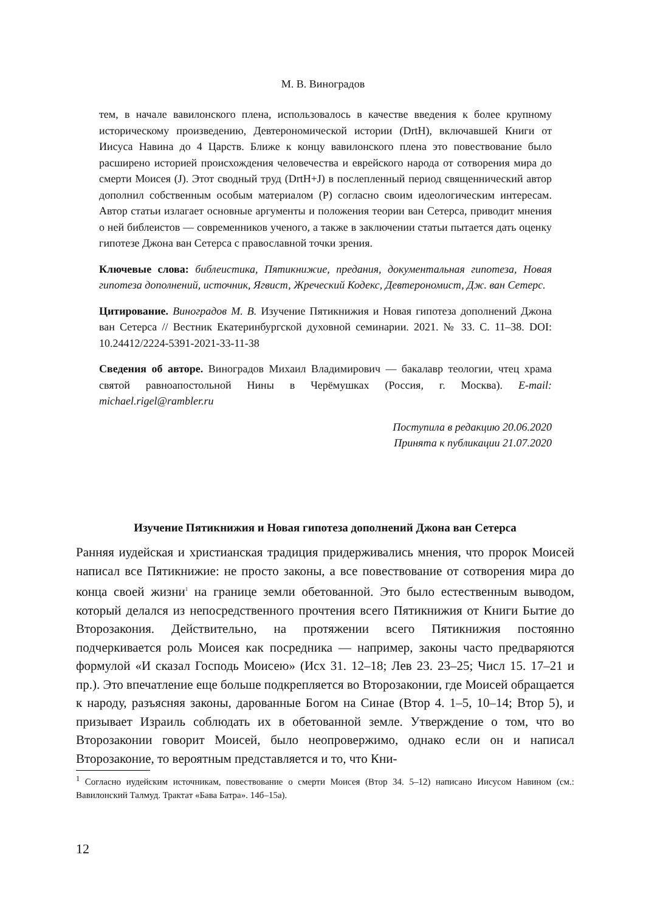М. В. Виноградов
тем, в начале вавилонского плена, использовалось в качестве введения к более крупному историческому произведению, Девтерономической истории (DrtH), включавшей Книги от Иисуса Навина до 4 Царств. Ближе к концу вавилонского плена это повествование было расширено историей происхождения человечества и еврейского народа от сотворения мира до смерти Моисея (J). Этот сводный труд (DrtH+J) в послепленный период священнический автор дополнил собственным особым материалом (P) согласно своим идеологическим интересам. Автор статьи излагает основные аргументы и положения теории ван Сетерса, приводит мнения о ней библеистов — современников ученого, а также в заключении статьи пытается дать оценку гипотезе Джона ван Сетерса с православной точки зрения.
Ключевые слова: библеистика, Пятикнижие, предания, документальная гипотеза, Новая гипотеза дополнений, источник, Ягвист, Жреческий Кодекс, Девтерономист, Дж. ван Сетерс.
Цитирование. Виноградов М. В. Изучение Пятикнижия и Новая гипотеза дополнений Джона ван Сетерса // Вестник Екатеринбургской духовной семинарии. 2021. № 33. С. 11–38. DOI: 10.24412/2224-5391-2021-33-11-38
Сведения об авторе. Виноградов Михаил Владимирович — бакалавр теологии, чтец храма святой равноапостольной Нины в Черёмушках (Россия, г. Москва). E-mail: michael.rigel@rambler.ru
Поступила в редакцию 20.06.2020
Принята к публикации 21.07.2020
Изучение Пятикнижия и Новая гипотеза дополнений Джона ван Сетерса
Ранняя иудейская и христианская традиция придерживались мнения, что пророк Моисей написал все Пятикнижие: не просто законы, а все повествование от сотворения мира до конца своей жизни<sup>1</sup> на границе земли обетованной. Это было естественным выводом, который делался из непосредственного прочтения всего Пятикнижия от Книги Бытие до Второзакония. Действительно, на протяжении всего Пятикнижия постоянно подчеркивается роль Моисея как посредника — например, законы часто предваряются формулой «И сказал Господь Моисею» (Исх 31. 12–18; Лев 23. 23–25; Числ 15. 17–21 и пр.). Это впечатление еще больше подкрепляется во Второзаконии, где Моисей обращается к народу, разъясняя законы, дарованные Богом на Синае (Втор 4. 1–5, 10–14; Втор 5), и призывает Израиль соблюдать их в обетованной земле. Утверждение о том, что во Второзаконии говорит Моисей, было неопровержимо, однако если он и написал Второзаконие, то вероятным представляется и то, что Кни-
<sup>1</sup> Согласно иудейским источникам, повествование о смерти Моисея (Втор 34. 5–12) написано Иисусом Навином (см.: Вавилонский Талмуд. Трактат «Бава Батра». 14б–15а).
12